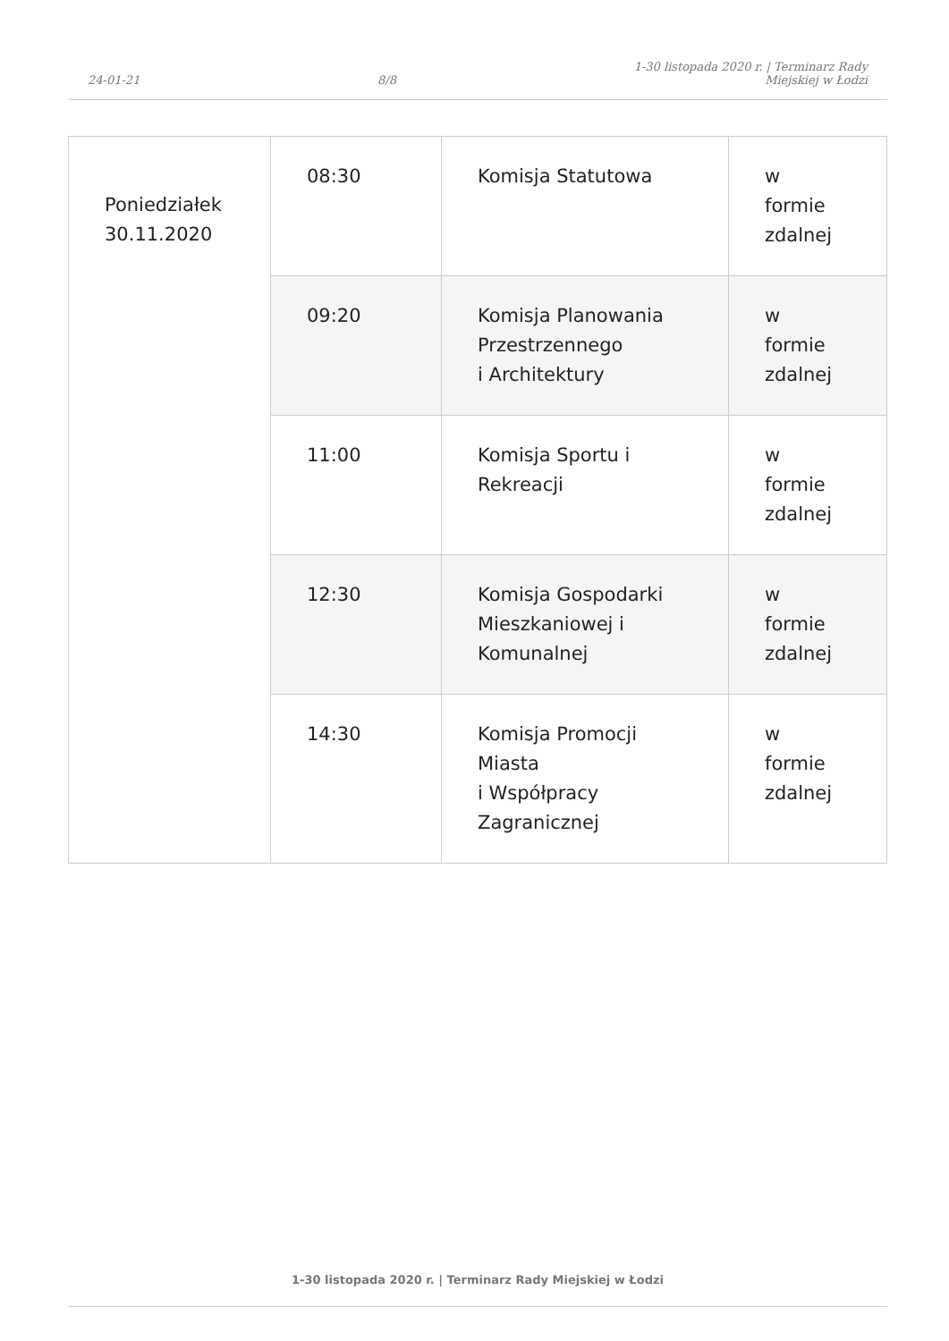24-01-21
8/8
1-30 listopada 2020 r. | Terminarz Rady
Miejskiej w Łodzi
| Poniedziałek 30.11.2020 | 08:30 | Komisja Statutowa | w formie zdalnej |
| | 09:20 | Komisja Planowania Przestrzennego i Architektury | w formie zdalnej |
| | 11:00 | Komisja Sportu i Rekreacji | w formie zdalnej |
| | 12:30 | Komisja Gospodarki Mieszkaniowej i Komunalnej | w formie zdalnej |
| | 14:30 | Komisja Promocji Miasta i Współpracy Zagranicznej | w formie zdalnej |
1-30 listopada 2020 r. | Terminarz Rady Miejskiej w Łodzi